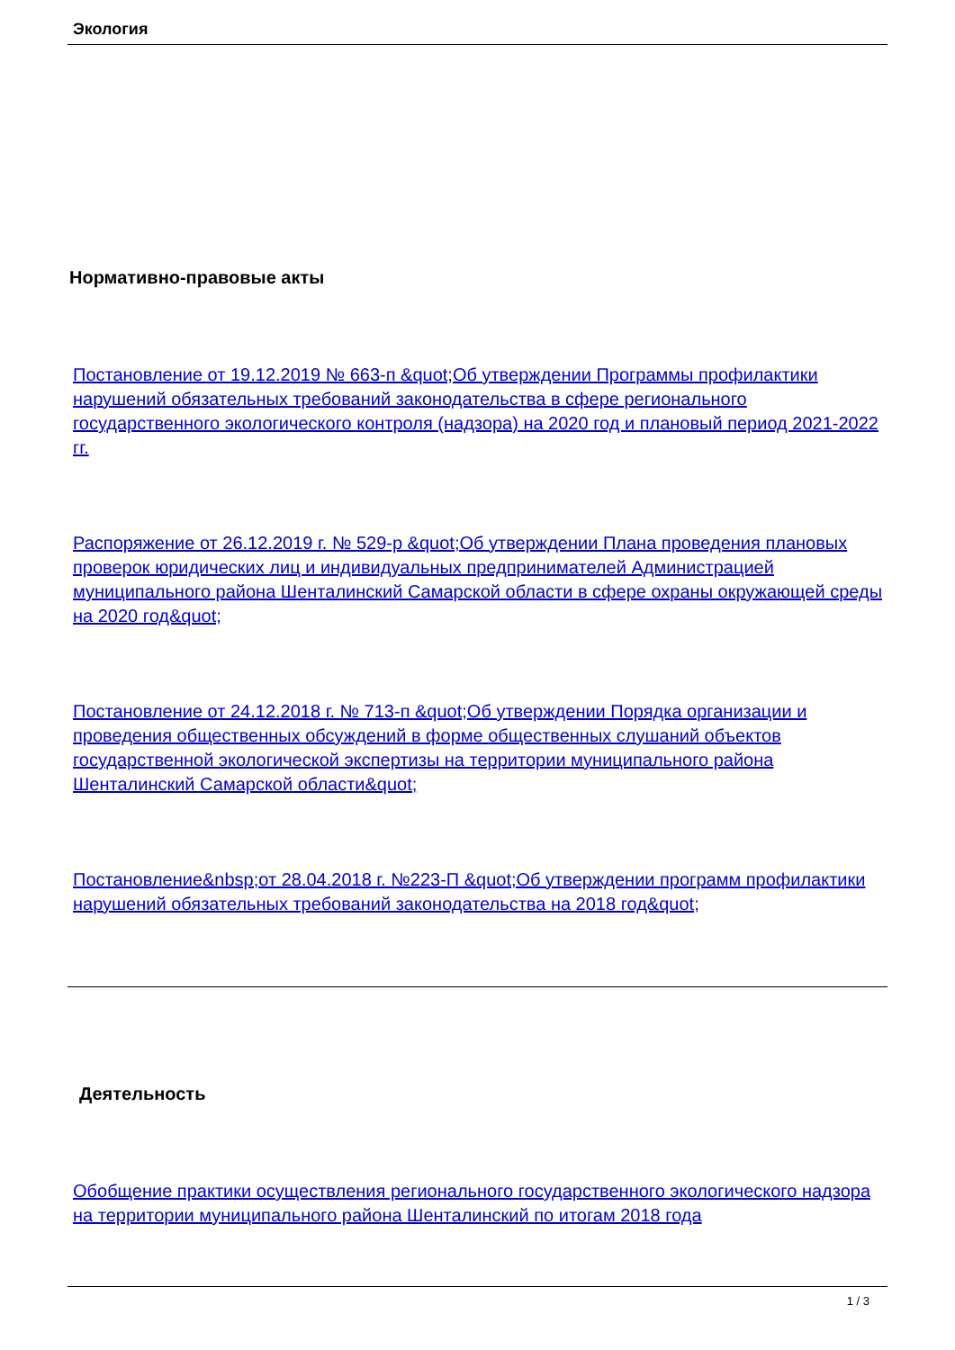Экология
Нормативно-правовые акты
Постановление от 19.12.2019 № 663-п &quot;Об утверждении Программы профилактики нарушений обязательных требований законодательства в сфере регионального государственного экологического контроля (надзора) на 2020 год и плановый период 2021-2022 гг.
Распоряжение от 26.12.2019 г. № 529-р &quot;Об утверждении Плана проведения плановых проверок юридических лиц и индивидуальных предпринимателей Администрацией муниципального района Шенталинский Самарской области в сфере охраны окружающей среды на 2020 год&quot;
Постановление от 24.12.2018 г. № 713-п &quot;Об утверждении Порядка организации и проведения общественных обсуждений в форме общественных слушаний объектов государственной экологической экспертизы на территории муниципального района Шенталинский Самарской области&quot;
Постановление&nbsp;от 28.04.2018 г. №223-П &quot;Об утверждении программ профилактики нарушений обязательных требований законодательства на 2018 год&quot;
Деятельность
Обобщение практики осуществления регионального государственного экологического надзора на территории муниципального района Шенталинский по итогам 2018 года
1 / 3